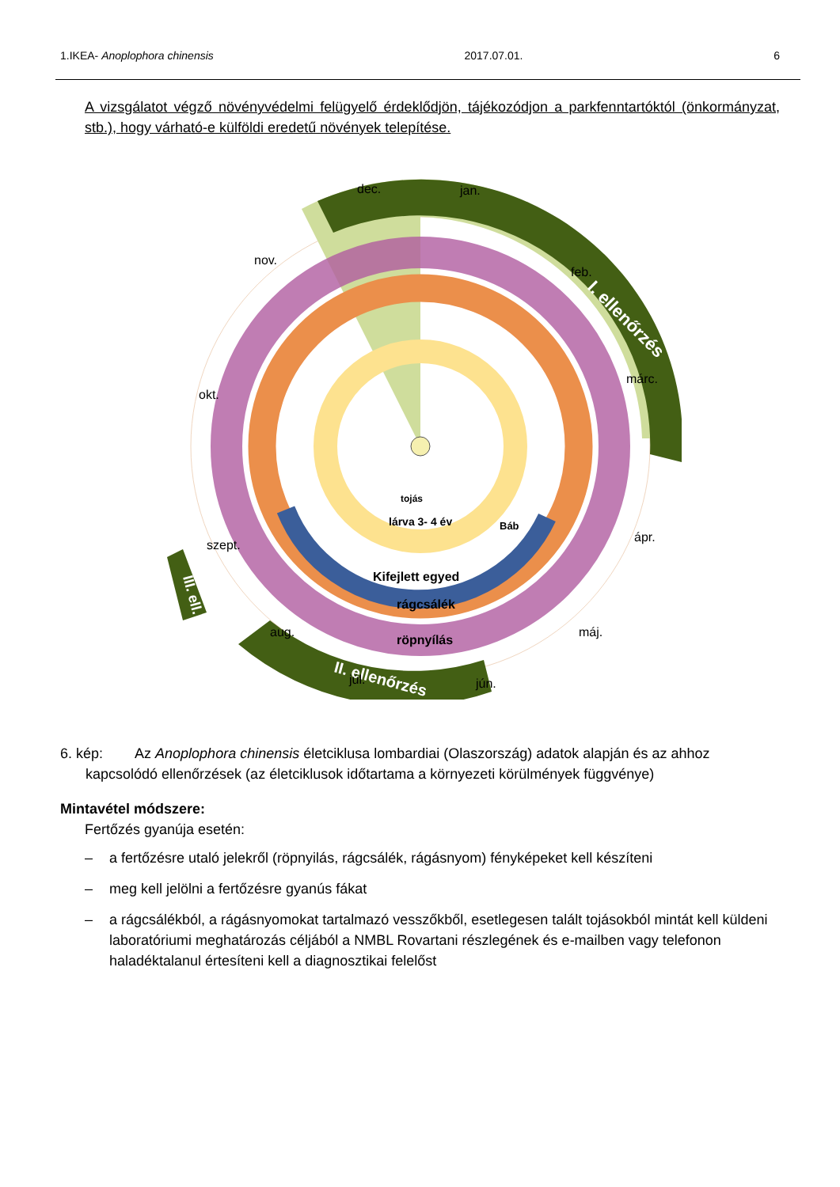1.IKEA- Anoplophora chinensis 2017.07.01. 6
A vizsgálatot végző növényvédelmi felügyelő érdeklődjön, tájékozódjon a parkfenntartóktól (önkormányzat, stb.), hogy várható-e külföldi eredetű növények telepítése.
I. ellenőrzés
III. ell.
II. ellenőrzés
dec.
jan.
feb.
márc.
ápr.
máj.
jún.
júl.
aug.
szept.
okt.
nov.
röpnyílás
rágcsálék
Kifejlett egyed
Báb
lárva 3- 4 év
tojás
6. kép: Az Anoplophora chinensis életciklusa lombardiai (Olaszország) adatok alapján és az ahhoz
kapcsolódó ellenőrzések (az életciklusok időtartama a környezeti körülmények függvénye)
Mintavétel módszere:
Fertőzés gyanúja esetén:
– a fertőzésre utaló jelekről (röpnyilás, rágcsálék, rágásnyom) fényképeket kell készíteni
– meg kell jelölni a fertőzésre gyanús fákat
– a rágcsálékból, a rágásnyomokat tartalmazó vesszőkből, esetlegesen talált tojásokból mintát kell küldeni laboratóriumi meghatározás céljából a NMBL Rovartani részlegének és e-mailben vagy telefonon haladéktalanul értesíteni kell a diagnosztikai felelőst